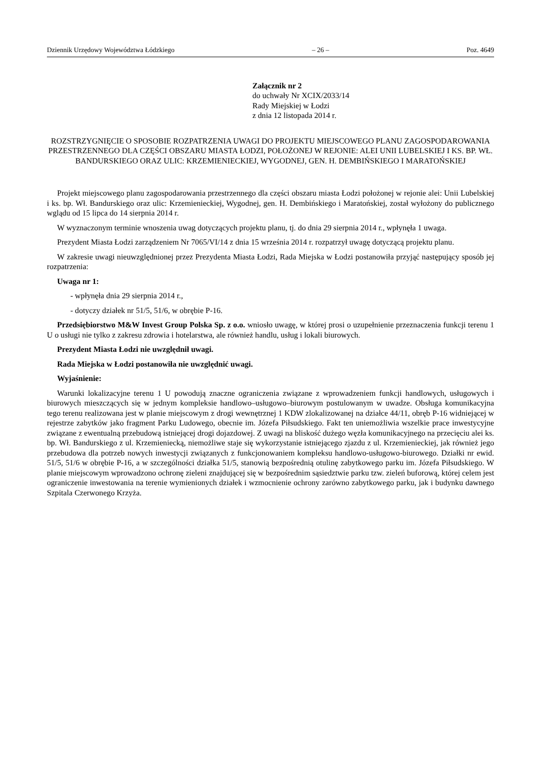Dziennik Urzędowy Województwa Łódzkiego – 26 – Poz. 4649
Załącznik nr 2
do uchwały Nr XCIX/2033/14
Rady Miejskiej w Łodzi
z dnia 12 listopada 2014 r.
ROZSTRZYGNIĘCIE O SPOSOBIE ROZPATRZENIA UWAGI DO PROJEKTU MIEJSCOWEGO PLANU ZAGOSPODAROWANIA PRZESTRZENNEGO DLA CZĘŚCI OBSZARU MIASTA ŁODZI, POŁOŻONEJ W REJONIE: ALEI UNII LUBELSKIEJ I KS. BP. WŁ. BANDURSKIEGO ORAZ ULIC: KRZEMIENIECKIEJ, WYGODNEJ, GEN. H. DEMBIŃSKIEGO I MARATOŃSKIEJ
Projekt miejscowego planu zagospodarowania przestrzennego dla części obszaru miasta Łodzi położonej w rejonie alei: Unii Lubelskiej i ks. bp. Wł. Bandurskiego oraz ulic: Krzemienieckiej, Wygodnej, gen. H. Dembińskiego i Maratońskiej, został wyłożony do publicznego wglądu od 15 lipca do 14 sierpnia 2014 r.
W wyznaczonym terminie wnoszenia uwag dotyczących projektu planu, tj. do dnia 29 sierpnia 2014 r., wpłynęła 1 uwaga.
Prezydent Miasta Łodzi zarządzeniem Nr 7065/VI/14 z dnia 15 września 2014 r. rozpatrzył uwagę dotyczącą projektu planu.
W zakresie uwagi nieuwzględnionej przez Prezydenta Miasta Łodzi, Rada Miejska w Łodzi postanowiła przyjąć następujący sposób jej rozpatrzenia:
Uwaga nr 1:
- wpłynęła dnia 29 sierpnia 2014 r.,
- dotyczy działek nr 51/5, 51/6, w obrębie P-16.
Przedsiębiorstwo M&W Invest Group Polska Sp. z o.o. wniosło uwagę, w której prosi o uzupełnienie przeznaczenia funkcji terenu 1 U o usługi nie tylko z zakresu zdrowia i hotelarstwa, ale również handlu, usług i lokali biurowych.
Prezydent Miasta Łodzi nie uwzględnił uwagi.
Rada Miejska w Łodzi postanowiła nie uwzględnić uwagi.
Wyjaśnienie:
Warunki lokalizacyjne terenu 1 U powodują znaczne ograniczenia związane z wprowadzeniem funkcji handlowych, usługowych i biurowych mieszczących się w jednym kompleksie handlowo–usługowo–biurowym postulowanym w uwadze. Obsługa komunikacyjna tego terenu realizowana jest w planie miejscowym z drogi wewnętrznej 1 KDW zlokalizowanej na działce 44/11, obręb P-16 widniejącej w rejestrze zabytków jako fragment Parku Ludowego, obecnie im. Józefa Piłsudskiego. Fakt ten uniemożliwia wszelkie prace inwestycyjne związane z ewentualną przebudową istniejącej drogi dojazdowej. Z uwagi na bliskość dużego węzła komunikacyjnego na przecięciu alei ks. bp. Wł. Bandurskiego z ul. Krzemieniecką, niemożliwe staje się wykorzystanie istniejącego zjazdu z ul. Krzemienieckiej, jak również jego przebudowa dla potrzeb nowych inwestycji związanych z funkcjonowaniem kompleksu handlowo-usługowo-biurowego. Działki nr ewid. 51/5, 51/6 w obrębie P-16, a w szczególności działka 51/5, stanowią bezpośrednią otulinę zabytkowego parku im. Józefa Piłsudskiego. W planie miejscowym wprowadzono ochronę zieleni znajdującej się w bezpośrednim sąsiedztwie parku tzw. zieleń buforową, której celem jest ograniczenie inwestowania na terenie wymienionych działek i wzmocnienie ochrony zarówno zabytkowego parku, jak i budynku dawnego Szpitala Czerwonego Krzyża.